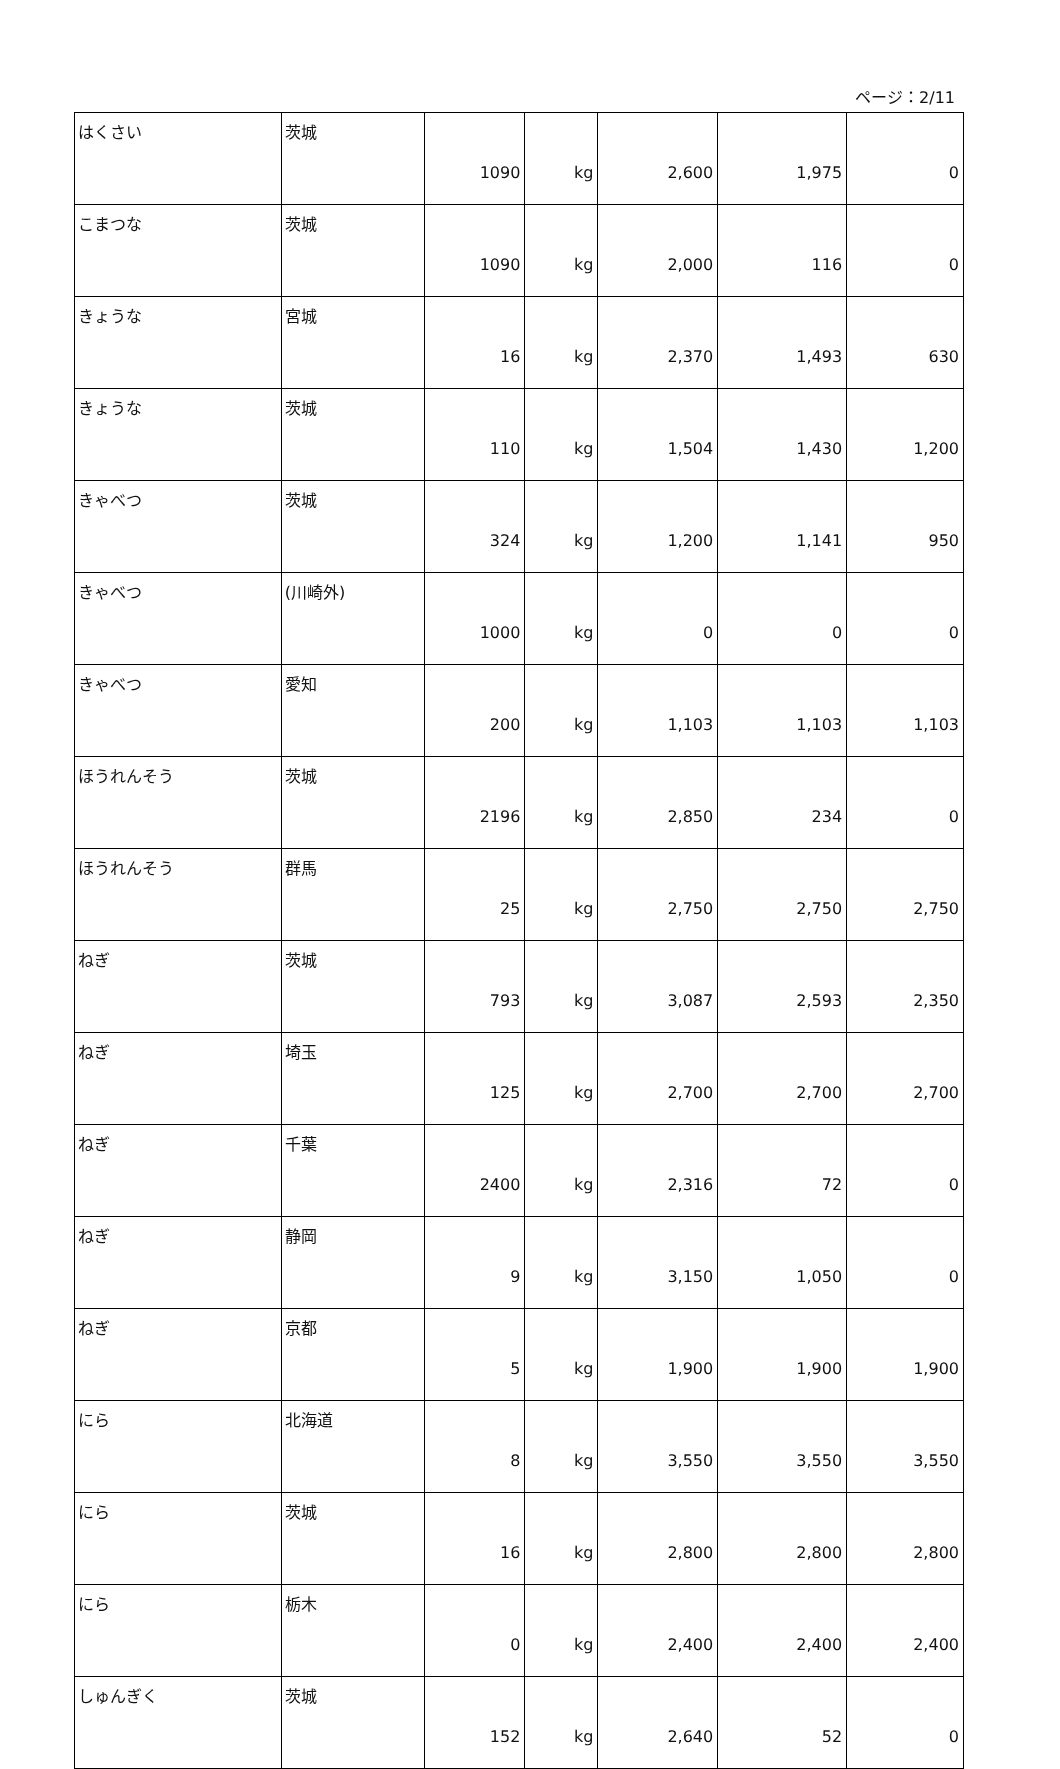ページ：2/11
| はくさい | 茨城 | 1090 | kg | 2,600 | 1,975 | 0 |
| こまつな | 茨城 | 1090 | kg | 2,000 | 116 | 0 |
| きょうな | 宮城 | 16 | kg | 2,370 | 1,493 | 630 |
| きょうな | 茨城 | 110 | kg | 1,504 | 1,430 | 1,200 |
| きゃべつ | 茨城 | 324 | kg | 1,200 | 1,141 | 950 |
| きゃべつ | (川崎外) | 1000 | kg | 0 | 0 | 0 |
| きゃべつ | 愛知 | 200 | kg | 1,103 | 1,103 | 1,103 |
| ほうれんそう | 茨城 | 2196 | kg | 2,850 | 234 | 0 |
| ほうれんそう | 群馬 | 25 | kg | 2,750 | 2,750 | 2,750 |
| ねぎ | 茨城 | 793 | kg | 3,087 | 2,593 | 2,350 |
| ねぎ | 埼玉 | 125 | kg | 2,700 | 2,700 | 2,700 |
| ねぎ | 千葉 | 2400 | kg | 2,316 | 72 | 0 |
| ねぎ | 静岡 | 9 | kg | 3,150 | 1,050 | 0 |
| ねぎ | 京都 | 5 | kg | 1,900 | 1,900 | 1,900 |
| にら | 北海道 | 8 | kg | 3,550 | 3,550 | 3,550 |
| にら | 茨城 | 16 | kg | 2,800 | 2,800 | 2,800 |
| にら | 栃木 | 0 | kg | 2,400 | 2,400 | 2,400 |
| しゅんぎく | 茨城 | 152 | kg | 2,640 | 52 | 0 |